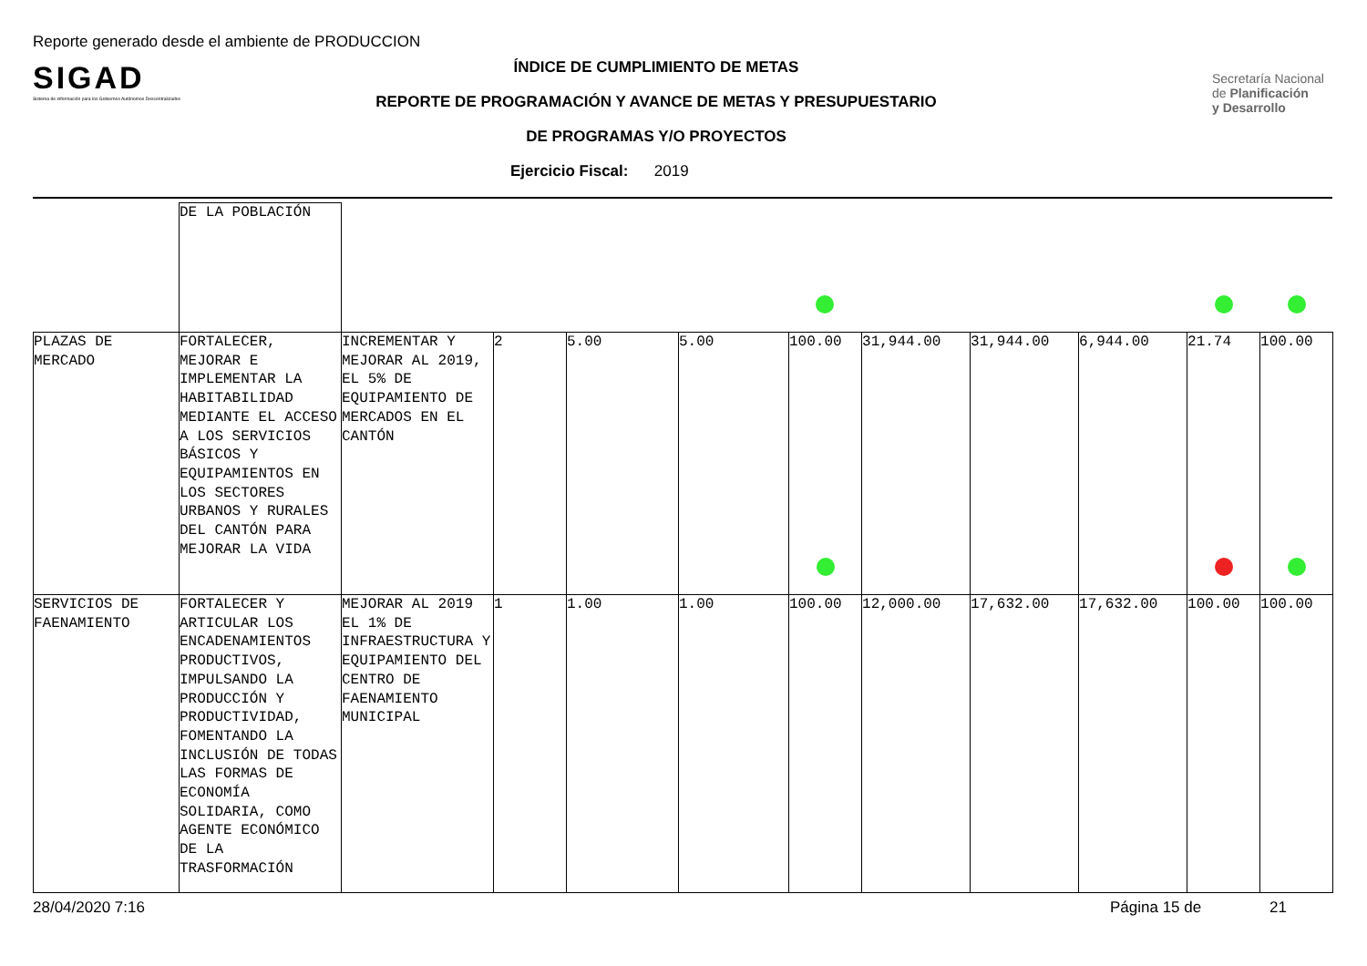Reporte generado desde el ambiente de PRODUCCION
SIGAD
Sistema de información para los Gobiernos Autónomos Descentralizados
ÍNDICE DE CUMPLIMIENTO DE METAS
REPORTE DE PROGRAMACIÓN Y AVANCE DE METAS Y PRESUPUESTARIO
DE PROGRAMAS Y/O PROYECTOS
Ejercicio Fiscal: 2019
Secretaría Nacional
de Planificación
y Desarrollo
| | DE LA POBLACIÓN | | | | | | | | | | |
| PLAZAS DE MERCADO | FORTALECER, MEJORAR E IMPLEMENTAR LA HABITABILIDAD MEDIANTE EL ACCESO A LOS SERVICIOS BÁSICOS Y EQUIPAMIENTOS EN LOS SECTORES URBANOS Y RURALES DEL CANTÓN PARA MEJORAR LA VIDA | INCREMENTAR Y MEJORAR AL 2019, EL 5% DE EQUIPAMIENTO DE MERCADOS EN EL CANTÓN | 2 | 5.00 | 5.00 | 100.00 | 31,944.00 | 31,944.00 | 6,944.00 | 21.74 | 100.00 |
| SERVICIOS DE FAENAMIENTO | FORTALECER Y ARTICULAR LOS ENCADENAMIENTOS PRODUCTIVOS, IMPULSANDO LA PRODUCCIÓN Y PRODUCTIVIDAD, FOMENTANDO LA INCLUSIÓN DE TODAS LAS FORMAS DE ECONOMÍA SOLIDARIA, COMO AGENTE ECONÓMICO DE LA TRASFORMACIÓN | MEJORAR AL 2019 EL 1% DE INFRAESTRUCTURA Y EQUIPAMIENTO DEL CENTRO DE FAENAMIENTO MUNICIPAL | 1 | 1.00 | 1.00 | 100.00 | 12,000.00 | 17,632.00 | 17,632.00 | 100.00 | 100.00 |
28/04/2020 7:16 Página 15 de 21